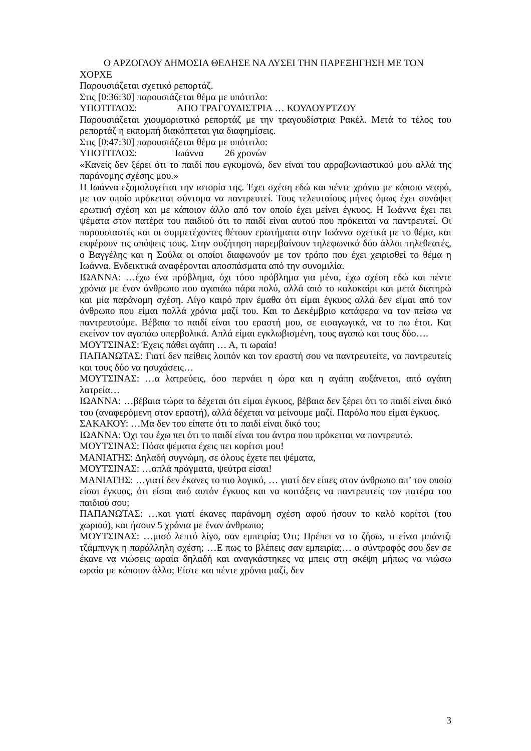Ο ΑΡΖΟΓΛΟΥ ΔΗΜΟΣΙΑ ΘΕΛΗΣΕ ΝΑ ΛΥΣΕΙ ΤΗΝ ΠΑΡΕΞΗΓΗΣΗ ΜΕ ΤΟΝ ΧΟΡΧΕ
Παρουσιάζεται σχετικό ρεπορτάζ.
Στις [0:36:30] παρουσιάζεται θέμα με υπότιτλο:
ΥΠΟΤΙΤΛΟΣ: ΑΠΟ ΤΡΑΓΟΥΔΙΣΤΡΙΑ … ΚΟΥΛΟΥΡΤΖΟΥ
Παρουσιάζεται χιουμοριστικό ρεπορτάζ με την τραγουδίστρια Ρακέλ. Μετά το τέλος του ρεπορτάζ η εκπομπή διακόπτεται για διαφημίσεις.
Στις [0:47:30] παρουσιάζεται θέμα με υπότιτλο:
ΥΠΟΤΙΤΛΟΣ: Ιωάννα 26 χρονών
«Κανείς δεν ξέρει ότι το παιδί που εγκυμονώ, δεν είναι του αρραβωνιαστικού μου αλλά της παράνομης σχέσης μου.»
Η Ιωάννα εξομολογείται την ιστορία της. Έχει σχέση εδώ και πέντε χρόνια με κάποιο νεαρό, με τον οποίο πρόκειται σύντομα να παντρευτεί. Τους τελευταίους μήνες όμως έχει συνάψει ερωτική σχέση και με κάποιον άλλο από τον οποίο έχει μείνει έγκυος. Η Ιωάννα έχει πει ψέματα στον πατέρα του παιδιού ότι το παιδί είναι αυτού που πρόκειται να παντρευτεί. Οι παρουσιαστές και οι συμμετέχοντες θέτουν ερωτήματα στην Ιωάννα σχετικά με το θέμα, και εκφέρουν τις απόψεις τους. Στην συζήτηση παρεμβαίνουν τηλεφωνικά δύο άλλοι τηλεθεατές, ο Βαγγέλης και η Σούλα οι οποίοι διαφωνούν με τον τρόπο που έχει χειρισθεί το θέμα η Ιωάννα. Ενδεικτικά αναφέρονται αποσπάσματα από την συνομιλία.
ΙΩΑΝΝΑ: …έχω ένα πρόβλημα, όχι τόσο πρόβλημα για μένα, έχω σχέση εδώ και πέντε χρόνια με έναν άνθρωπο που αγαπάω πάρα πολύ, αλλά από το καλοκαίρι και μετά διατηρώ και μία παράνομη σχέση. Λίγο καιρό πριν έμαθα ότι είμαι έγκυος αλλά δεν είμαι από τον άνθρωπο που είμαι πολλά χρόνια μαζί του. Και το Δεκέμβριο κατάφερα να τον πείσω να παντρευτούμε. Βέβαια το παιδί είναι του εραστή μου, σε εισαγωγικά, να το πω έτσι. Και εκείνον τον αγαπάω υπερβολικά. Απλά είμαι εγκλωβισμένη, τους αγαπώ και τους δύο….
ΜΟΥΤΣΙΝΑΣ: Έχεις πάθει αγάπη … Α, τι ωραία!
ΠΑΠΑΝΩΤΑΣ: Γιατί δεν πείθεις λοιπόν και τον εραστή σου να παντρευτείτε, να παντρευτείς και τους δύο να ησυχάσεις…
ΜΟΥΤΣΙΝΑΣ: …α λατρεύεις, όσο περνάει η ώρα και η αγάπη αυξάνεται, από αγάπη λατρεία…
ΙΩΑΝΝΑ: …βέβαια τώρα το δέχεται ότι είμαι έγκυος, βέβαια δεν ξέρει ότι το παιδί είναι δικό του (αναφερόμενη στον εραστή), αλλά δέχεται να μείνουμε μαζί. Παρόλο που είμαι έγκυος.
ΣΑΚΑΚΟΥ: …Μα δεν του είπατε ότι το παιδί είναι δικό του;
ΙΩΑΝΝΑ: Όχι του έχω πει ότι το παιδί είναι του άντρα που πρόκειται να παντρευτώ.
ΜΟΥΤΣΙΝΑΣ: Πόσα ψέματα έχεις πει κορίτσι μου!
ΜΑΝΙΑΤΗΣ: Δηλαδή συγνώμη, σε όλους έχετε πει ψέματα,
ΜΟΥΤΣΙΝΑΣ: …απλά πράγματα, ψεύτρα είσαι!
ΜΑΝΙΑΤΗΣ: …γιατί δεν έκανες το πιο λογικό, … γιατί δεν είπες στον άνθρωπο απ’ τον οποίο είσαι έγκυος, ότι είσαι από αυτόν έγκυος και να κοιτάξεις να παντρευτείς τον πατέρα του παιδιού σου;
ΠΑΠΑΝΩΤΑΣ: …και γιατί έκανες παράνομη σχέση αφού ήσουν το καλό κορίτσι (του χωριού), και ήσουν 5 χρόνια με έναν άνθρωπο;
ΜΟΥΤΣΙΝΑΣ: …μισό λεπτό λίγο, σαν εμπειρία; Ότι; Πρέπει να το ζήσω, τι είναι μπάντζι τζάμπινγκ η παράλληλη σχέση; …Ε πως το βλέπεις σαν εμπειρία;… ο σύντροφός σου δεν σε έκανε να νιώσεις ωραία δηλαδή και αναγκάστηκες να μπεις στη σκέψη μήπως να νιώσω ωραία με κάποιον άλλο; Είστε και πέντε χρόνια μαζί, δεν
3